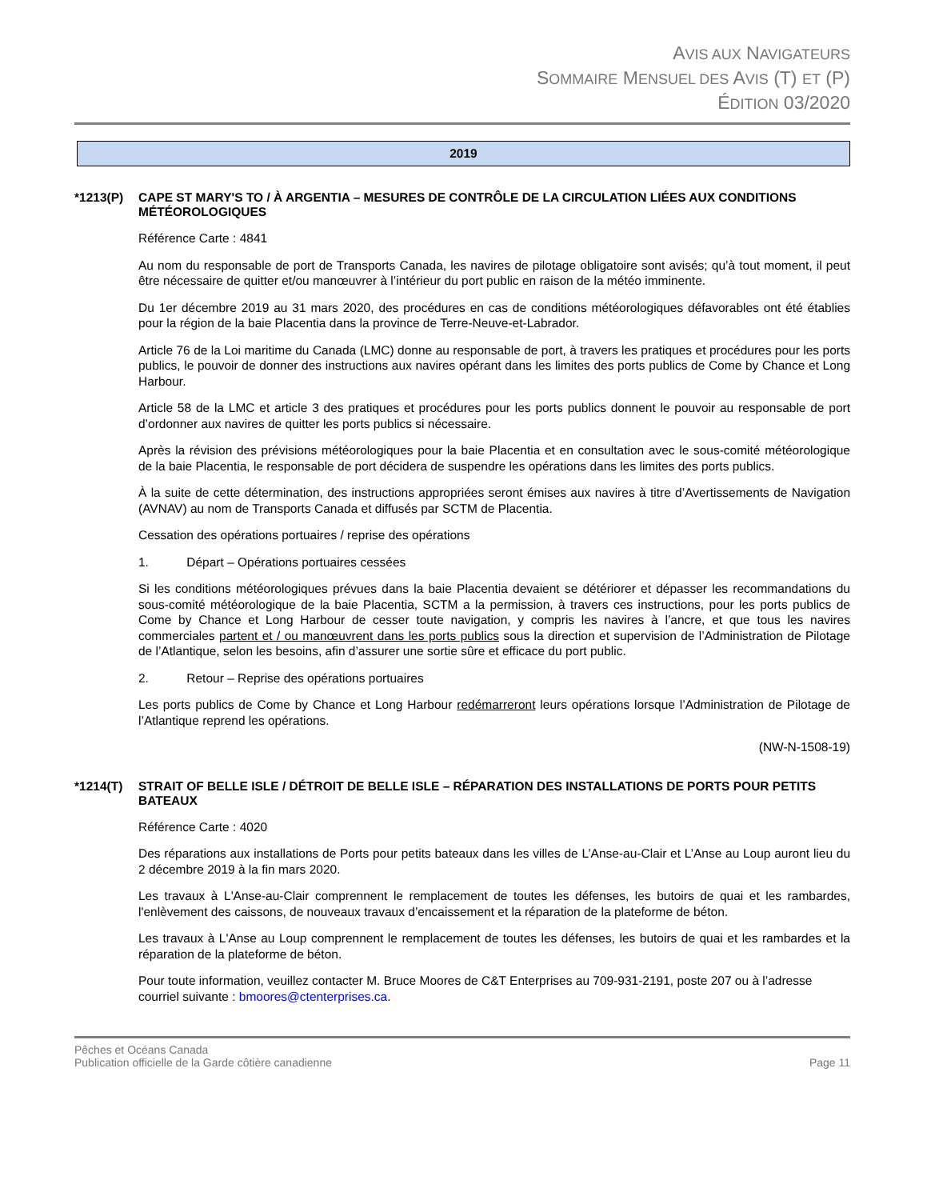AVIS AUX NAVIGATEURS
SOMMAIRE MENSUEL DES AVIS (T) ET (P)
ÉDITION 03/2020
2019
*1213(P) CAPE ST MARY'S TO / À ARGENTIA – MESURES DE CONTRÔLE DE LA CIRCULATION LIÉES AUX CONDITIONS MÉTÉOROLOGIQUES
Référence Carte : 4841
Au nom du responsable de port de Transports Canada, les navires de pilotage obligatoire sont avisés; qu’à tout moment, il peut être nécessaire de quitter et/ou manœuvrer à l’intérieur du port public en raison de la météo imminente.
Du 1er décembre 2019 au 31 mars 2020, des procédures en cas de conditions météorologiques défavorables ont été établies pour la région de la baie Placentia dans la province de Terre-Neuve-et-Labrador.
Article 76 de la Loi maritime du Canada (LMC) donne au responsable de port, à travers les pratiques et procédures pour les ports publics, le pouvoir de donner des instructions aux navires opérant dans les limites des ports publics de Come by Chance et Long Harbour.
Article 58 de la LMC et article 3 des pratiques et procédures pour les ports publics donnent le pouvoir au responsable de port d’ordonner aux navires de quitter les ports publics si nécessaire.
Après la révision des prévisions météorologiques pour la baie Placentia et en consultation avec le sous-comité météorologique de la baie Placentia, le responsable de port décidera de suspendre les opérations dans les limites des ports publics.
À la suite de cette détermination, des instructions appropriées seront émises aux navires à titre d’Avertissements de Navigation (AVNAV) au nom de Transports Canada et diffusés par SCTM de Placentia.
Cessation des opérations portuaires / reprise des opérations
1. Départ – Opérations portuaires cessées
Si les conditions météorologiques prévues dans la baie Placentia devaient se détériorer et dépasser les recommandations du sous-comité météorologique de la baie Placentia, SCTM a la permission, à travers ces instructions, pour les ports publics de Come by Chance et Long Harbour de cesser toute navigation, y compris les navires à l’ancre, et que tous les navires commerciales partent et / ou manœuvrent dans les ports publics sous la direction et supervision de l’Administration de Pilotage de l’Atlantique, selon les besoins, afin d’assurer une sortie sûre et efficace du port public.
2. Retour – Reprise des opérations portuaires
Les ports publics de Come by Chance et Long Harbour redémarreront leurs opérations lorsque l’Administration de Pilotage de l’Atlantique reprend les opérations.
(NW-N-1508-19)
*1214(T) STRAIT OF BELLE ISLE / DÉTROIT DE BELLE ISLE – RÉPARATION DES INSTALLATIONS DE PORTS POUR PETITS BATEAUX
Référence Carte : 4020
Des réparations aux installations de Ports pour petits bateaux dans les villes de L’Anse-au-Clair et L’Anse au Loup auront lieu du 2 décembre 2019 à la fin mars 2020.
Les travaux à L'Anse-au-Clair comprennent le remplacement de toutes les défenses, les butoirs de quai et les rambardes, l'enlèvement des caissons, de nouveaux travaux d’encaissement et la réparation de la plateforme de béton.
Les travaux à L'Anse au Loup comprennent le remplacement de toutes les défenses, les butoirs de quai et les rambardes et la réparation de la plateforme de béton.
Pour toute information, veuillez contacter M. Bruce Moores de C&T Enterprises au 709-931-2191, poste 207 ou à l’adresse courriel suivante : bmoores@ctenterprises.ca.
Pêches et Océans Canada
Publication officielle de la Garde côtière canadienne
Page 11